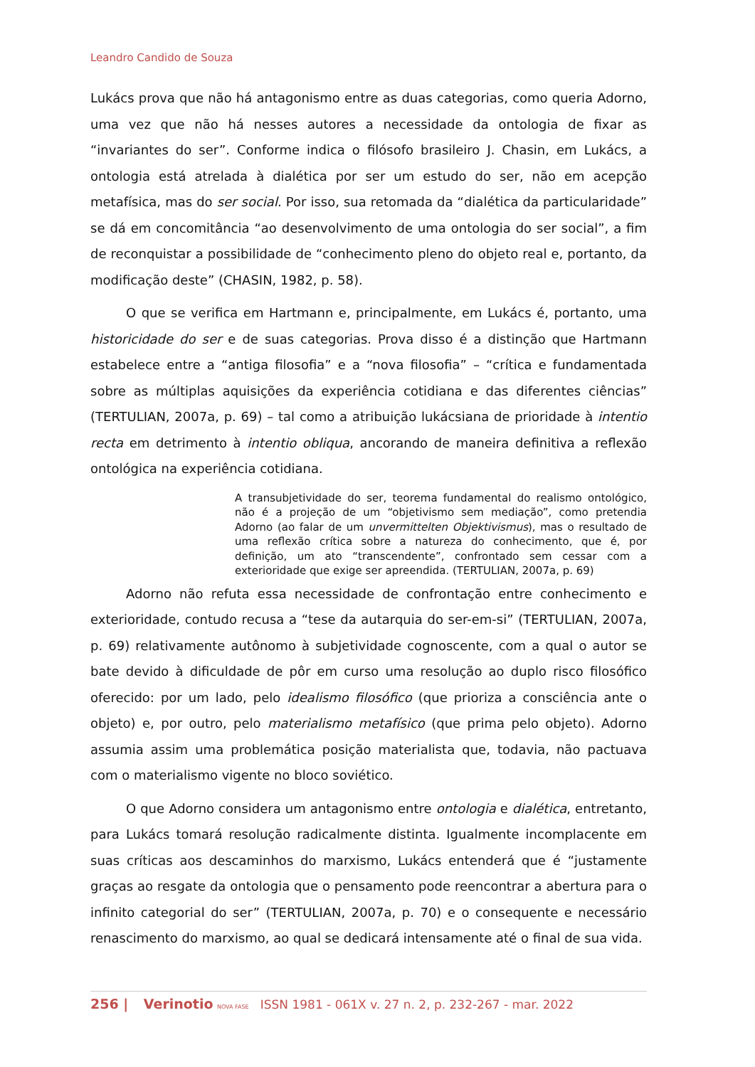Leandro Candido de Souza
Lukács prova que não há antagonismo entre as duas categorias, como queria Adorno, uma vez que não há nesses autores a necessidade da ontologia de fixar as “invariantes do ser”. Conforme indica o filósofo brasileiro J. Chasin, em Lukács, a ontologia está atrelada à dialética por ser um estudo do ser, não em acepção metafísica, mas do ser social. Por isso, sua retomada da “dialética da particularidade” se dá em concomitância “ao desenvolvimento de uma ontologia do ser social”, a fim de reconquistar a possibilidade de “conhecimento pleno do objeto real e, portanto, da modificação deste” (CHASIN, 1982, p. 58).
O que se verifica em Hartmann e, principalmente, em Lukács é, portanto, uma historicidade do ser e de suas categorias. Prova disso é a distinção que Hartmann estabelece entre a “antiga filosofia” e a “nova filosofia” – “crítica e fundamentada sobre as múltiplas aquisições da experiência cotidiana e das diferentes ciências” (TERTULIAN, 2007a, p. 69) – tal como a atribuição lukácsiana de prioridade à intentio recta em detrimento à intentio obliqua, ancorando de maneira definitiva a reflexão ontológica na experiência cotidiana.
A transubjetividade do ser, teorema fundamental do realismo ontológico, não é a projeção de um “objetivismo sem mediação”, como pretendia Adorno (ao falar de um unvermittelten Objektivismus), mas o resultado de uma reflexão crítica sobre a natureza do conhecimento, que é, por definição, um ato “transcendente”, confrontado sem cessar com a exterioridade que exige ser apreendida. (TERTULIAN, 2007a, p. 69)
Adorno não refuta essa necessidade de confrontação entre conhecimento e exterioridade, contudo recusa a “tese da autarquia do ser-em-si” (TERTULIAN, 2007a, p. 69) relativamente autônomo à subjetividade cognoscente, com a qual o autor se bate devido à dificuldade de pôr em curso uma resolução ao duplo risco filosófico oferecido: por um lado, pelo idealismo filosófico (que prioriza a consciência ante o objeto) e, por outro, pelo materialismo metafísico (que prima pelo objeto). Adorno assumia assim uma problemática posição materialista que, todavia, não pactuava com o materialismo vigente no bloco soviético.
O que Adorno considera um antagonismo entre ontologia e dialética, entretanto, para Lukács tomará resolução radicalmente distinta. Igualmente incomplacente em suas críticas aos descaminhos do marxismo, Lukács entenderá que é “justamente graças ao resgate da ontologia que o pensamento pode reencontrar a abertura para o infinito categorial do ser” (TERTULIAN, 2007a, p. 70) e o consequente e necessário renascimento do marxismo, ao qual se dedicará intensamente até o final de sua vida.
256 | Verinotio NOVA FASE ISSN 1981 - 061X v. 27 n. 2, p. 232-267 - mar. 2022